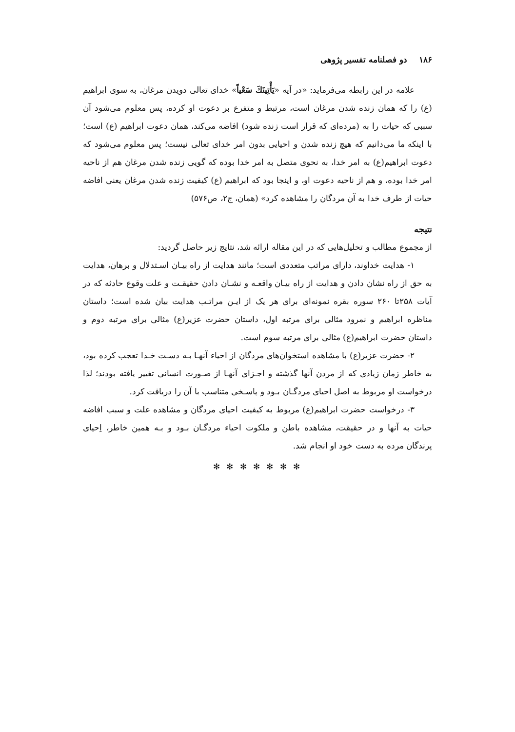۱۸۶ دو فصلنامه تفسیر پژوهی
علامه در این رابطه می‌فرماید: «در آیه «يَأْتِينَكَ سَعْياً» خدای تعالی دویدن مرغان، به سوی ابراهیم (ع) را که همان زنده شدن مرغان است، مرتبط و متفرع بر دعوت او کرده، پس معلوم می‌شود آن سببی که حیات را به (مرده‌ای که قرار است زنده شود) افاضه می‌کند، همان دعوت ابراهیم (ع) است؛ با اینکه ما می‌دانیم که هیچ زنده شدن و احیایی بدون امر خدای تعالی نیست؛ پس معلوم می‌شود که دعوت ابراهیم(ع) به امر خدا، به نحوی متصل به امر خدا بوده که گویی زنده شدن مرغان هم از ناحیه امر خدا بوده، و هم از ناحیه دعوت او، و اینجا بود که ابراهیم (ع) کیفیت زنده شدن مرغان یعنی افاضه حیات از طرف خدا به آن مردگان را مشاهده کرد» (همان، ج۲، ص۵۷۶)
نتیجه
از مجموع مطالب و تحلیل‌هایی که در این مقاله ارائه شد، نتایج زیر حاصل گردید:
۱- هدایت خداوند، دارای مراتب متعددی است؛ مانند هدایت از راه بیـان اسـتدلال و برهان، هدایت به حق از راه نشان دادن و هدایت از راه بیـان واقعـه و نشـان دادن حقیقـت و علت وقوع حادثه که در آیات ۲۵۸تا ۲۶۰ سوره بقره نمونه‌ای برای هر یک از ایـن مراتـب هدایت بیان شده است؛ داستان مناظره ابراهیم و نمرود مثالی برای مرتبه اول، داستان حضرت عزیر(ع) مثالی برای مرتبه دوم و داستان حضرت ابراهیم(ع) مثالی برای مرتبه سوم است.
۲- حضرت عزیر(ع) با مشاهده استخوان‌های مردگان از احیاء آنهـا بـه دسـت خـدا تعجب کرده بود، به خاطر زمان زیادی که از مردن آنها گذشته و اجـزای آنهـا از صـورت انسانی تغییر یافته بودند؛ لذا درخواست او مربوط به اصل احیای مردگـان بـود و پاسـخی متناسب با آن را دریافت کرد.
۳- درخواست حضرت ابراهیم(ع) مربوط به کیفیت احیای مردگان و مشاهده علت و سبب افاضه حیات به آنها و در حقیقت، مشاهده باطن و ملکوت احیاء مردگـان بـود و بـه همین خاطر، اِحیای پرندگان مرده به دست خود او انجام شد.
✻ ✻ ✻ ✻ ✻ ✻ ✻